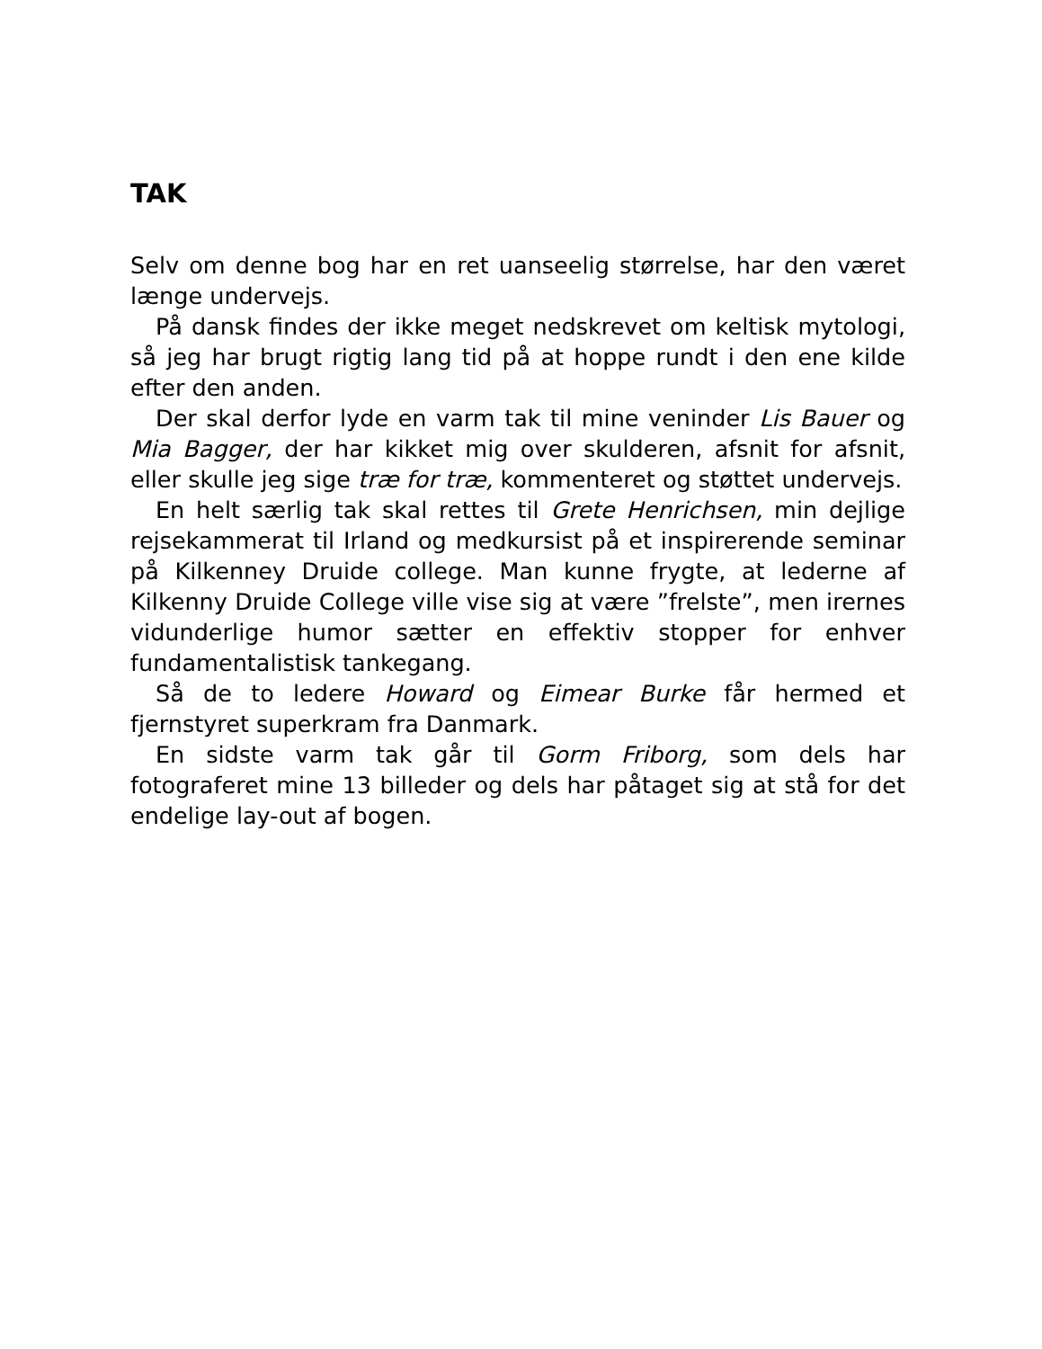TAK
Selv om denne bog har en ret uanseelig størrelse, har den været længe undervejs.
På dansk findes der ikke meget nedskrevet om keltisk mytologi, så jeg har brugt rigtig lang tid på at hoppe rundt i den ene kilde efter den anden.
Der skal derfor lyde en varm tak til mine veninder Lis Bauer og Mia Bagger, der har kikket mig over skulderen, afsnit for afsnit, eller skulle jeg sige træ for træ, kommenteret og støttet undervejs.
En helt særlig tak skal rettes til Grete Henrichsen, min dejlige rejsekammerat til Irland og medkursist på et inspirerende seminar på Kilkenney Druide college. Man kunne frygte, at lederne af Kilkenny Druide College ville vise sig at være ”frelste”, men irernes vidunderlige humor sætter en effektiv stopper for enhver fundamentalistisk tankegang.
Så de to ledere Howard og Eimear Burke får hermed et fjernstyret superkram fra Danmark.
En sidste varm tak går til Gorm Friborg, som dels har fotograferet mine 13 billeder og dels har påtaget sig at stå for det endelige lay-out af bogen.